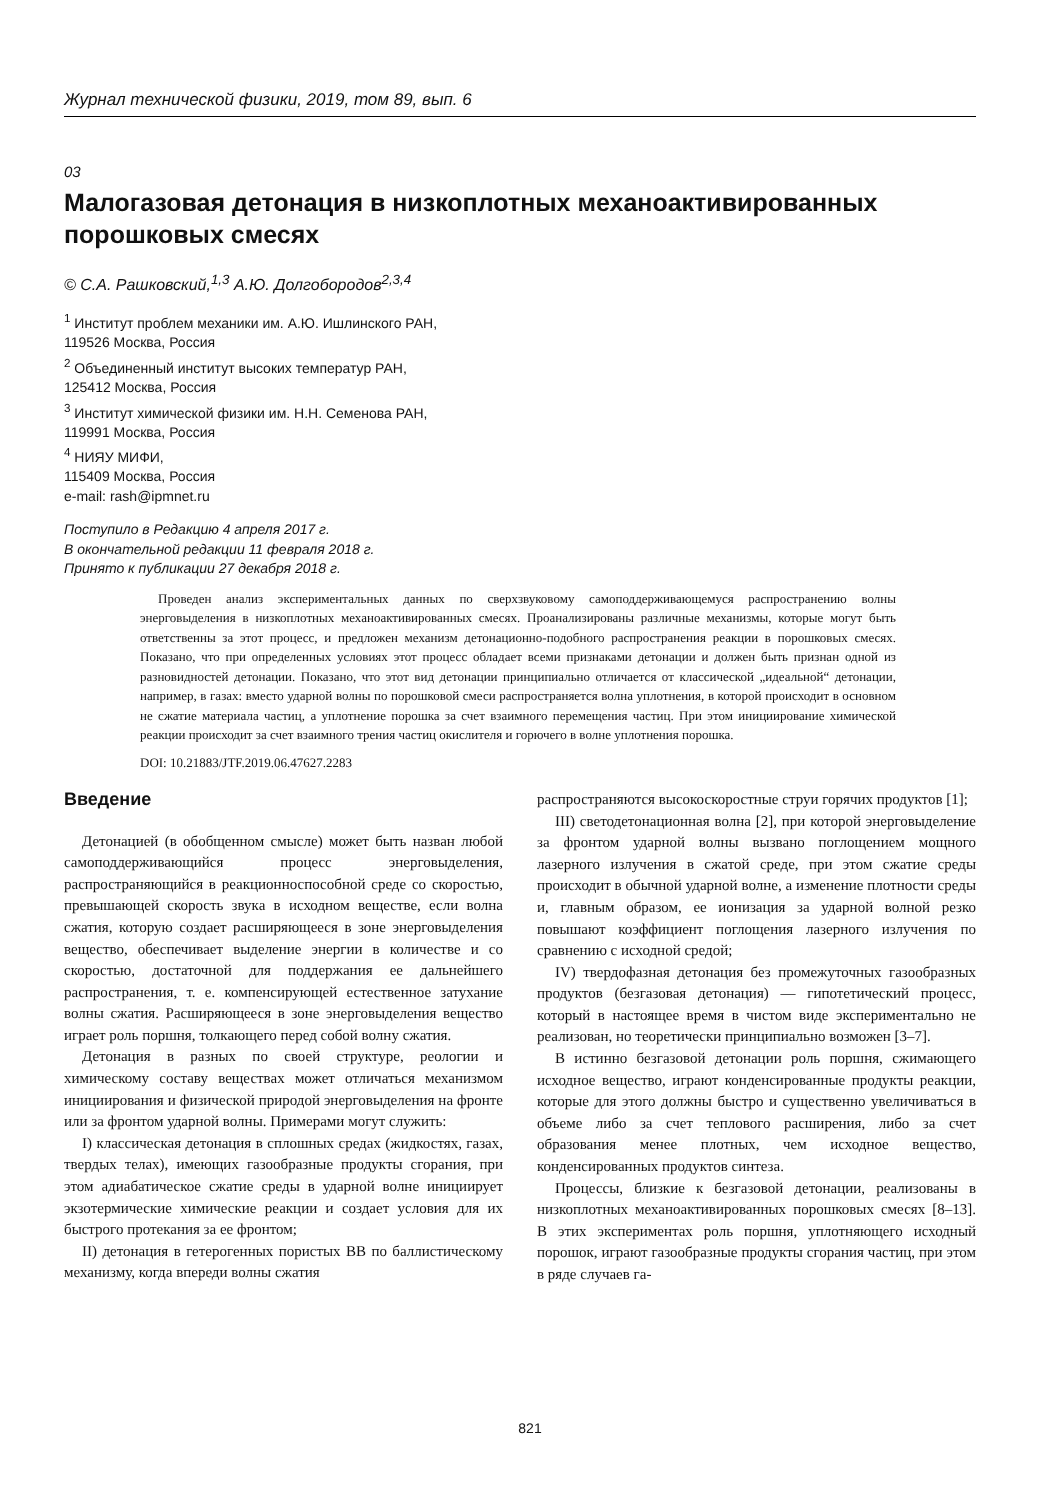Журнал технической физики, 2019, том 89, вып. 6
03
Малогазовая детонация в низкоплотных механоактивированных порошковых смесях
© С.А. Рашковский,<sup>1,3</sup> А.Ю. Долгобородов<sup>2,3,4</sup>
<sup>1</sup> Институт проблем механики им. А.Ю. Ишлинского РАН,
119526 Москва, Россия
<sup>2</sup> Объединенный институт высоких температур РАН,
125412 Москва, Россия
<sup>3</sup> Институт химической физики им. Н.Н. Семенова РАН,
119991 Москва, Россия
<sup>4</sup> НИЯУ МИФИ,
115409 Москва, Россия
e-mail: rash@ipmnet.ru
Поступило в Редакцию 4 апреля 2017 г.
В окончательной редакции 11 февраля 2018 г.
Принято к публикации 27 декабря 2018 г.
Проведен анализ экспериментальных данных по сверхзвуковому самоподдерживающемуся распространению волны энерговыделения в низкоплотных механоактивированных смесях. Проанализированы различные механизмы, которые могут быть ответственны за этот процесс, и предложен механизм детонационно-подобного распространения реакции в порошковых смесях. Показано, что при определенных условиях этот процесс обладает всеми признаками детонации и должен быть признан одной из разновидностей детонации. Показано, что этот вид детонации принципиально отличается от классической „идеальной“ детонации, например, в газах: вместо ударной волны по порошковой смеси распространяется волна уплотнения, в которой происходит в основном не сжатие материала частиц, а уплотнение порошка за счет взаимного перемещения частиц. При этом инициирование химической реакции происходит за счет взаимного трения частиц окислителя и горючего в волне уплотнения порошка.
DOI: 10.21883/JTF.2019.06.47627.2283
Введение
Детонацией (в обобщенном смысле) может быть назван любой самоподдерживающийся процесс энерговыделения, распространяющийся в реакционноспособной среде со скоростью, превышающей скорость звука в исходном веществе, если волна сжатия, которую создает расширяющееся в зоне энерговыделения вещество, обеспечивает выделение энергии в количестве и со скоростью, достаточной для поддержания ее дальнейшего распространения, т. е. компенсирующей естественное затухание волны сжатия. Расширяющееся в зоне энерговыделения вещество играет роль поршня, толкающего перед собой волну сжатия.
Детонация в разных по своей структуре, реологии и химическому составу веществах может отличаться механизмом инициирования и физической природой энерговыделения на фронте или за фронтом ударной волны. Примерами могут служить:
I) классическая детонация в сплошных средах (жидкостях, газах, твердых телах), имеющих газообразные продукты сгорания, при этом адиабатическое сжатие среды в ударной волне инициирует экзотермические химические реакции и создает условия для их быстрого протекания за ее фронтом;
II) детонация в гетерогенных пористых ВВ по баллистическому механизму, когда впереди волны сжатия
распространяются высокоскоростные струи горячих продуктов [1];
III) светодетонационная волна [2], при которой энерговыделение за фронтом ударной волны вызвано поглощением мощного лазерного излучения в сжатой среде, при этом сжатие среды происходит в обычной ударной волне, а изменение плотности среды и, главным образом, ее ионизация за ударной волной резко повышают коэффициент поглощения лазерного излучения по сравнению с исходной средой;
IV) твердофазная детонация без промежуточных газообразных продуктов (безгазовая детонация) — гипотетический процесс, который в настоящее время в чистом виде экспериментально не реализован, но теоретически принципиально возможен [3–7].
В истинно безгазовой детонации роль поршня, сжимающего исходное вещество, играют конденсированные продукты реакции, которые для этого должны быстро и существенно увеличиваться в объеме либо за счет теплового расширения, либо за счет образования менее плотных, чем исходное вещество, конденсированных продуктов синтеза.
Процессы, близкие к безгазовой детонации, реализованы в низкоплотных механоактивированных порошковых смесях [8–13]. В этих экспериментах роль поршня, уплотняющего исходный порошок, играют газообразные продукты сгорания частиц, при этом в ряде случаев га-
821